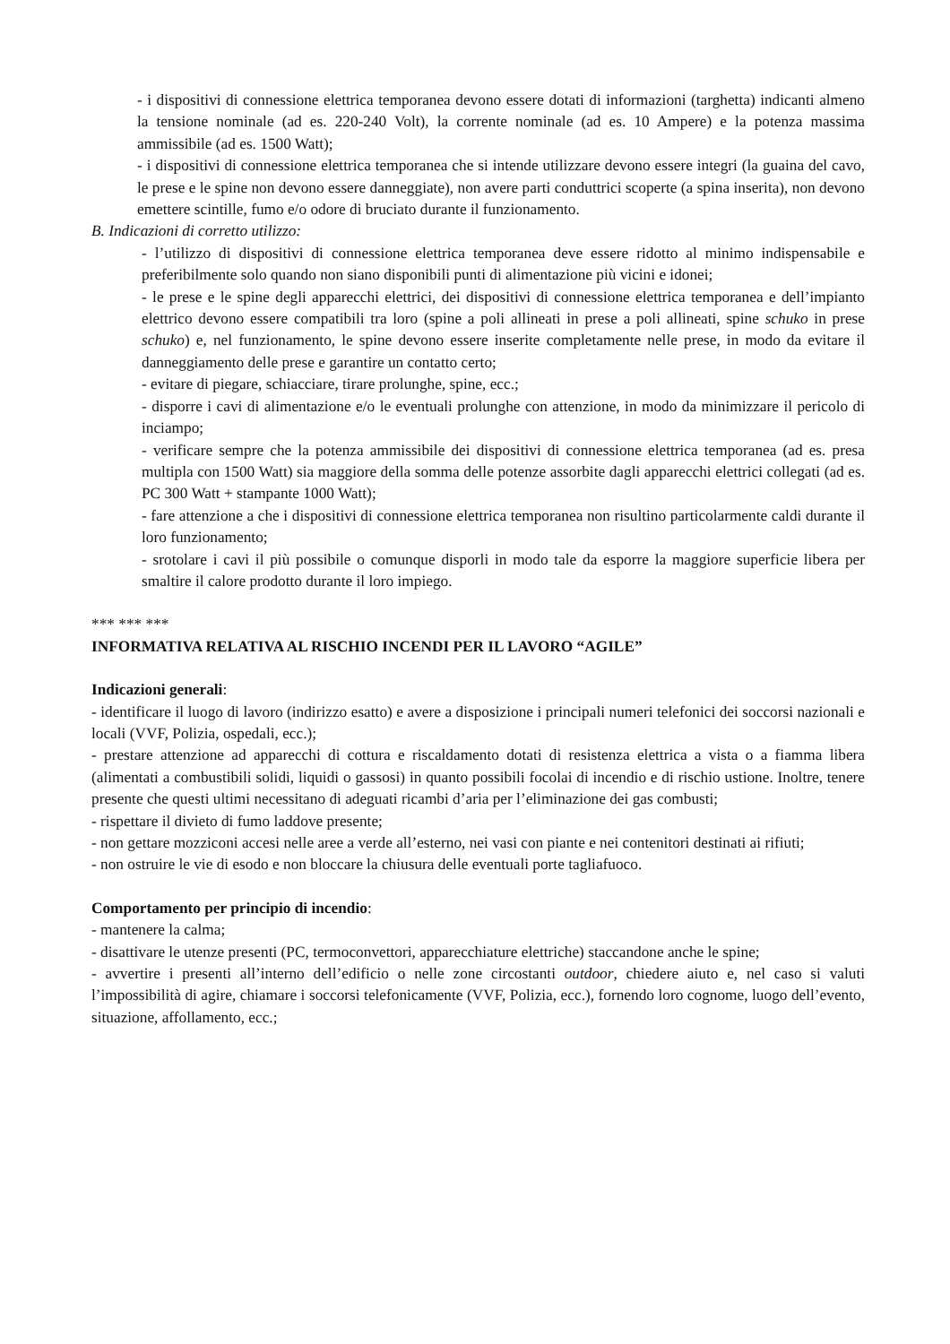- i dispositivi di connessione elettrica temporanea devono essere dotati di informazioni (targhetta) indicanti almeno la tensione nominale (ad es. 220-240 Volt), la corrente nominale (ad es. 10 Ampere) e la potenza massima ammissibile (ad es. 1500 Watt);
- i dispositivi di connessione elettrica temporanea che si intende utilizzare devono essere integri (la guaina del cavo, le prese e le spine non devono essere danneggiate), non avere parti conduttrici scoperte (a spina inserita), non devono emettere scintille, fumo e/o odore di bruciato durante il funzionamento.
B. Indicazioni di corretto utilizzo:
- l’utilizzo di dispositivi di connessione elettrica temporanea deve essere ridotto al minimo indispensabile e preferibilmente solo quando non siano disponibili punti di alimentazione più vicini e idonei;
- le prese e le spine degli apparecchi elettrici, dei dispositivi di connessione elettrica temporanea e dell’impianto elettrico devono essere compatibili tra loro (spine a poli allineati in prese a poli allineati, spine schuko in prese schuko) e, nel funzionamento, le spine devono essere inserite completamente nelle prese, in modo da evitare il danneggiamento delle prese e garantire un contatto certo;
- evitare di piegare, schiacciare, tirare prolunghe, spine, ecc.;
- disporre i cavi di alimentazione e/o le eventuali prolunghe con attenzione, in modo da minimizzare il pericolo di inciampo;
- verificare sempre che la potenza ammissibile dei dispositivi di connessione elettrica temporanea (ad es. presa multipla con 1500 Watt) sia maggiore della somma delle potenze assorbite dagli apparecchi elettrici collegati (ad es. PC 300 Watt + stampante 1000 Watt);
- fare attenzione a che i dispositivi di connessione elettrica temporanea non risultino particolarmente caldi durante il loro funzionamento;
- srotolare i cavi il più possibile o comunque disporli in modo tale da esporre la maggiore superficie libera per smaltire il calore prodotto durante il loro impiego.
*** *** ***
INFORMATIVA RELATIVA AL RISCHIO INCENDI PER IL LAVORO “AGILE”
Indicazioni generali:
- identificare il luogo di lavoro (indirizzo esatto) e avere a disposizione i principali numeri telefonici dei soccorsi nazionali e locali (VVF, Polizia, ospedali, ecc.);
- prestare attenzione ad apparecchi di cottura e riscaldamento dotati di resistenza elettrica a vista o a fiamma libera (alimentati a combustibili solidi, liquidi o gassosi) in quanto possibili focolai di incendio e di rischio ustione. Inoltre, tenere presente che questi ultimi necessitano di adeguati ricambi d’aria per l’eliminazione dei gas combusti;
- rispettare il divieto di fumo laddove presente;
- non gettare mozziconi accesi nelle aree a verde all’esterno, nei vasi con piante e nei contenitori destinati ai rifiuti;
- non ostruire le vie di esodo e non bloccare la chiusura delle eventuali porte tagliafuoco.
Comportamento per principio di incendio:
- mantenere la calma;
- disattivare le utenze presenti (PC, termoconvettori, apparecchiature elettriche) staccandone anche le spine;
- avvertire i presenti all’interno dell’edificio o nelle zone circostanti outdoor, chiedere aiuto e, nel caso si valuti l’impossibilità di agire, chiamare i soccorsi telefonicamente (VVF, Polizia, ecc.), fornendo loro cognome, luogo dell’evento, situazione, affollamento, ecc.;